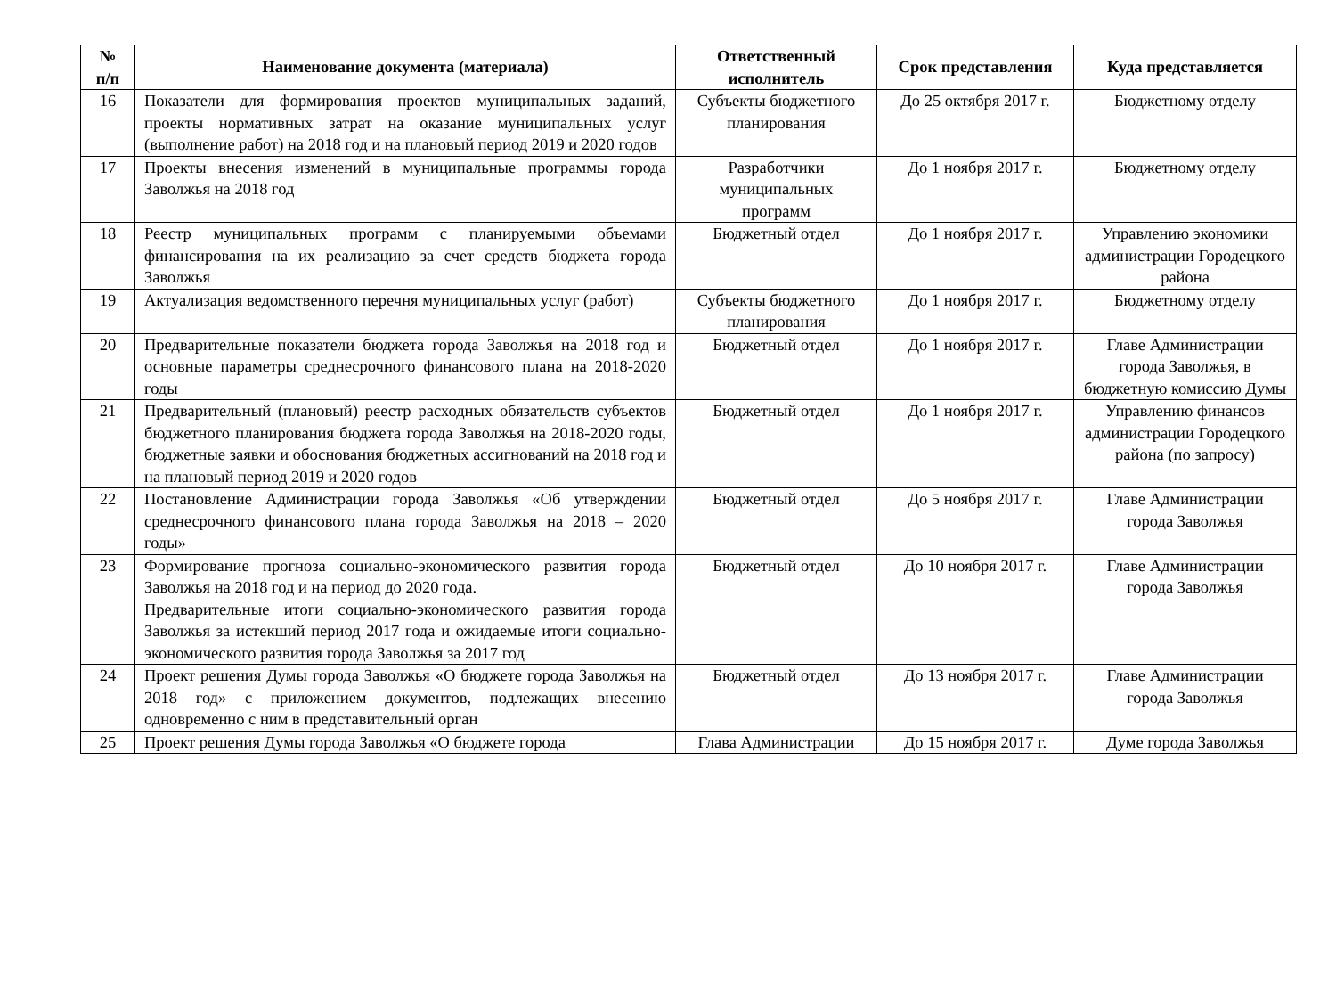| № п/п | Наименование документа (материала) | Ответственный исполнитель | Срок представления | Куда представляется |
| --- | --- | --- | --- | --- |
| 16 | Показатели для формирования проектов муниципальных заданий, проекты нормативных затрат на оказание муниципальных услуг (выполнение работ) на 2018 год и на плановый период 2019 и 2020 годов | Субъекты бюджетного планирования | До 25 октября 2017 г. | Бюджетному отделу |
| 17 | Проекты внесения изменений в муниципальные программы города Заволжья на 2018 год | Разработчики муниципальных программ | До 1 ноября 2017 г. | Бюджетному отделу |
| 18 | Реестр муниципальных программ с планируемыми объемами финансирования на их реализацию за счет средств бюджета города Заволжья | Бюджетный отдел | До 1 ноября 2017 г. | Управлению экономики администрации Городецкого района |
| 19 | Актуализация ведомственного перечня муниципальных услуг (работ) | Субъекты бюджетного планирования | До 1 ноября 2017 г. | Бюджетному отделу |
| 20 | Предварительные показатели бюджета города Заволжья на 2018 год и основные параметры среднесрочного финансового плана на 2018-2020 годы | Бюджетный отдел | До 1 ноября 2017 г. | Главе Администрации города Заволжья, в бюджетную комиссию Думы |
| 21 | Предварительный (плановый) реестр расходных обязательств субъектов бюджетного планирования бюджета города Заволжья на 2018-2020 годы, бюджетные заявки и обоснования бюджетных ассигнований на 2018 год и на плановый период 2019 и 2020 годов | Бюджетный отдел | До 1 ноября 2017 г. | Управлению финансов администрации Городецкого района (по запросу) |
| 22 | Постановление Администрации города Заволжья «Об утверждении среднесрочного финансового плана города Заволжья на 2018 – 2020 годы» | Бюджетный отдел | До 5 ноября 2017 г. | Главе Администрации города Заволжья |
| 23 | Формирование прогноза социально-экономического развития города Заволжья на 2018 год и на период до 2020 года. Предварительные итоги социально-экономического развития города Заволжья за истекший период 2017 года и ожидаемые итоги социально-экономического развития города Заволжья за 2017 год | Бюджетный отдел | До 10 ноября 2017 г. | Главе Администрации города Заволжья |
| 24 | Проект решения Думы города Заволжья «О бюджете города Заволжья на 2018 год» с приложением документов, подлежащих внесению одновременно с ним в представительный орган | Бюджетный отдел | До 13 ноября 2017 г. | Главе Администрации города Заволжья |
| 25 | Проект решения Думы города Заволжья «О бюджете города | Глава Администрации | До 15 ноября 2017 г. | Думе города Заволжья |